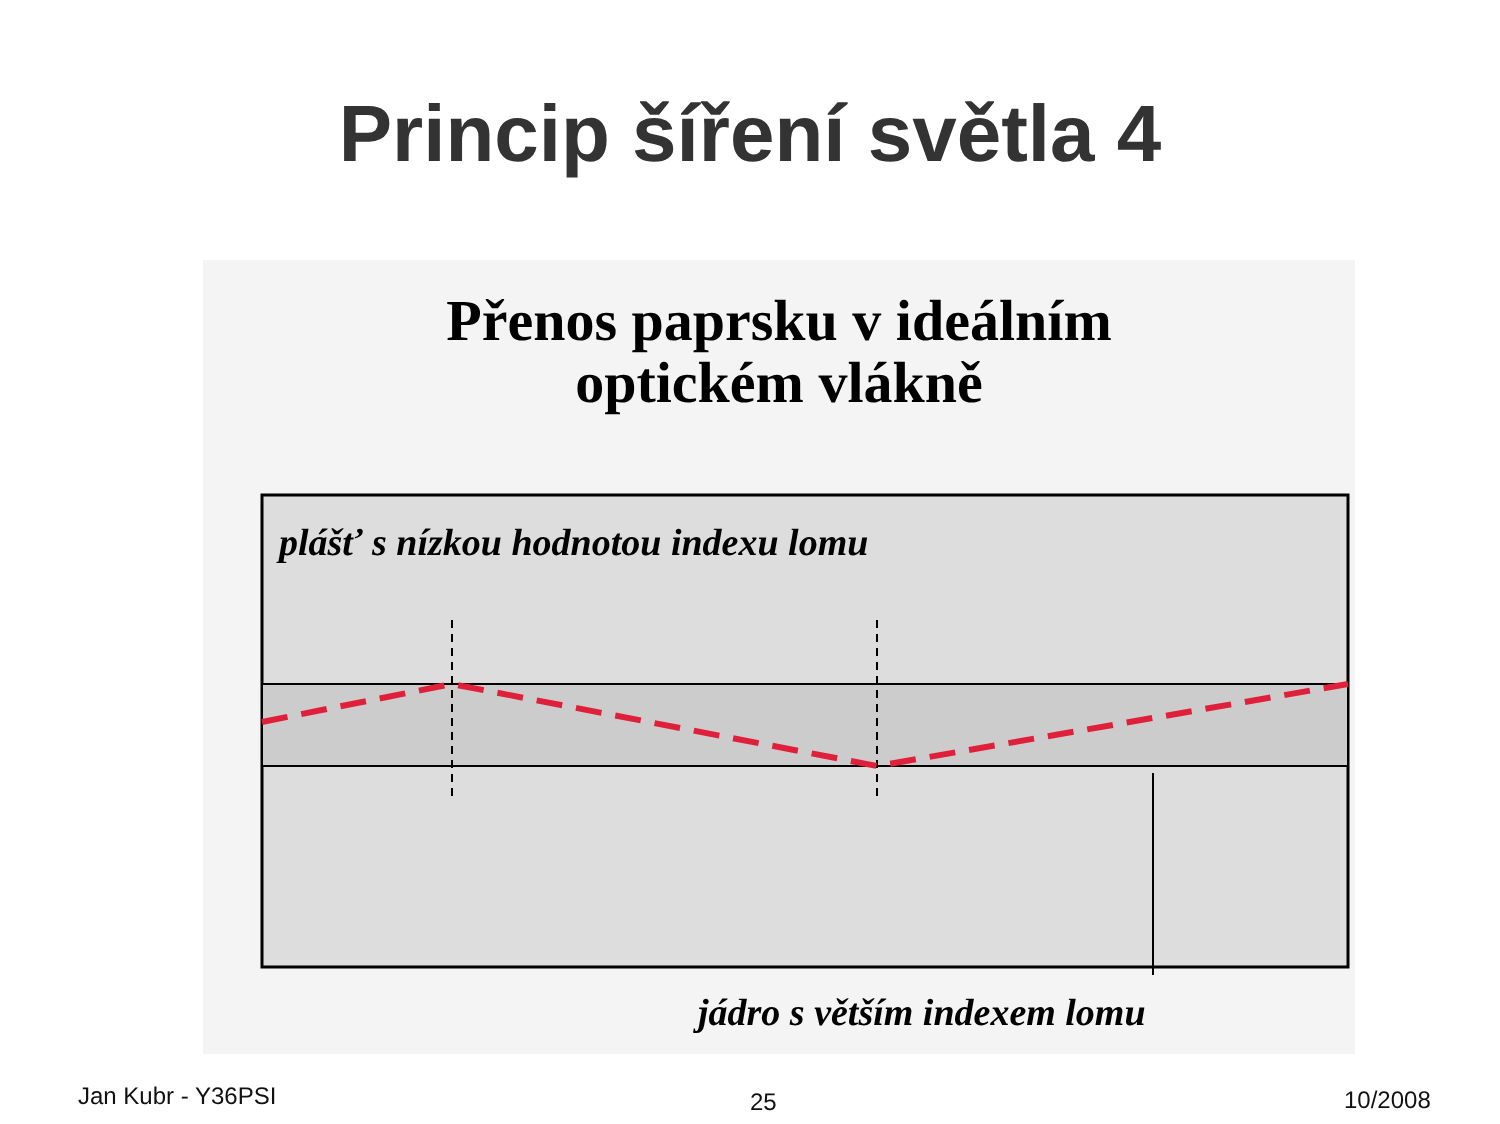Princip šíření světla 4
Přenos paprsku v ideálním
optickém vlákně
plášť s nízkou hodnotou indexu lomu
jádro s větším indexem lomu
Jan Kubr - Y36PSI 25 10/2008